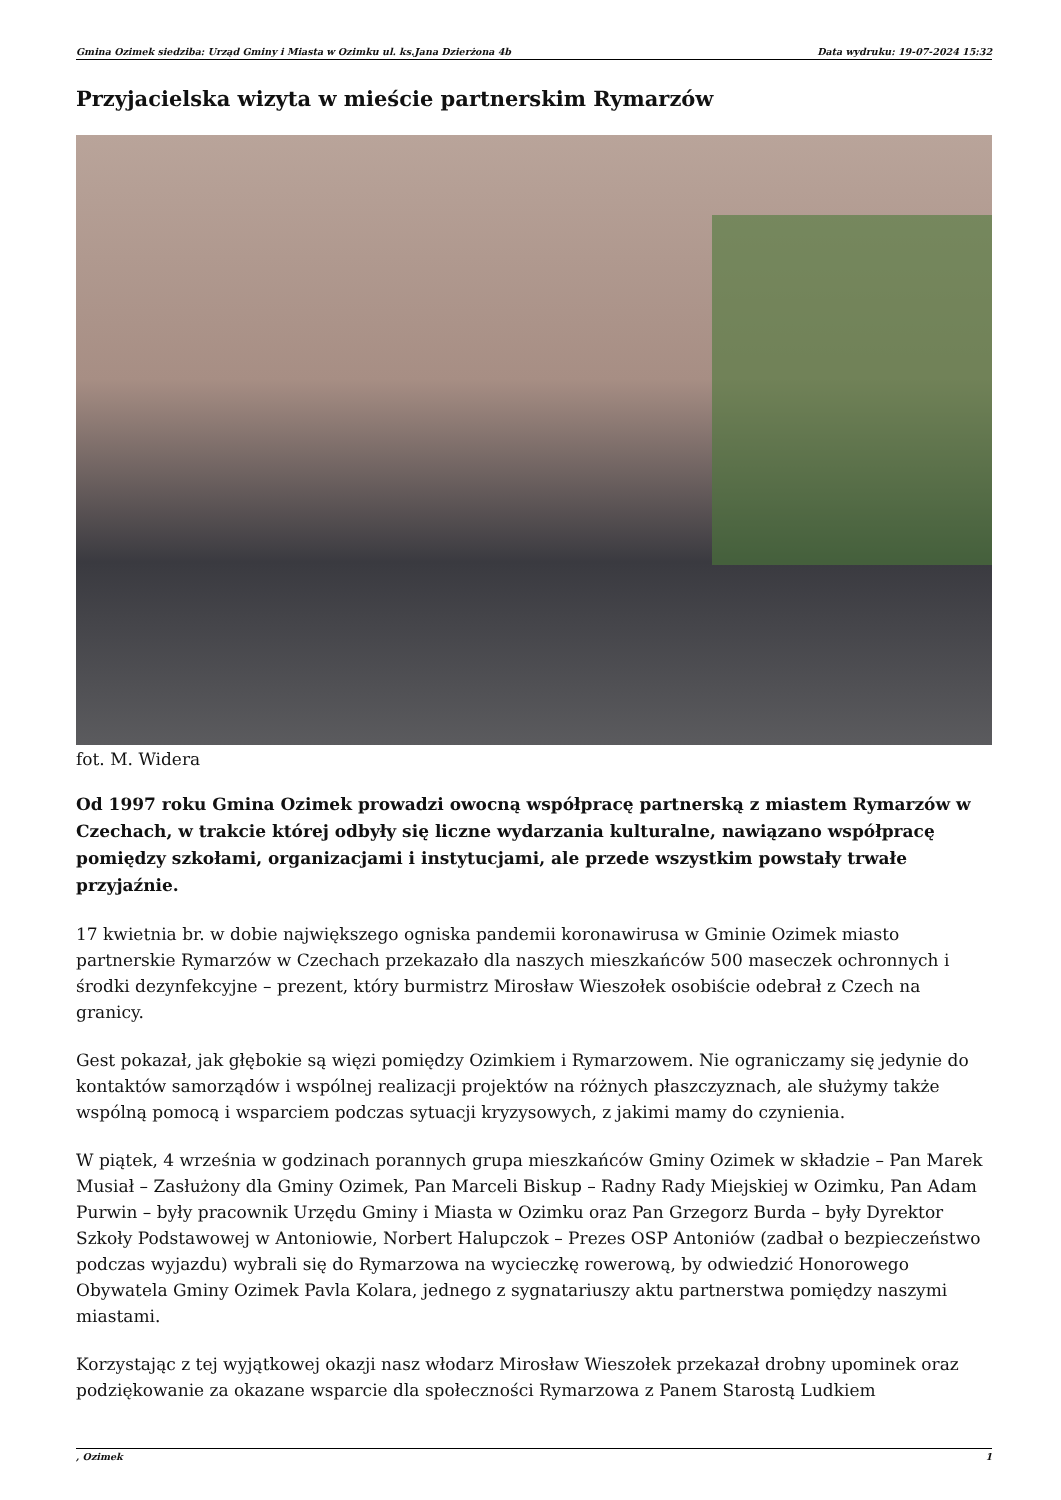Gmina Ozimek siedziba: Urząd Gminy i Miasta w Ozimku ul. ks.Jana Dzierżona 4b Data wydruku: 19-07-2024 15:32
Przyjacielska wizyta w mieście partnerskim Rymarzów
fot. M. Widera
Od 1997 roku Gmina Ozimek prowadzi owocną współpracę partnerską z miastem Rymarzów w Czechach, w trakcie której odbyły się liczne wydarzania kulturalne, nawiązano współpracę pomiędzy szkołami, organizacjami i instytucjami, ale przede wszystkim powstały trwałe przyjaźnie.
17 kwietnia br. w dobie największego ogniska pandemii koronawirusa w Gminie Ozimek miasto partnerskie Rymarzów w Czechach przekazało dla naszych mieszkańców 500 maseczek ochronnych i środki dezynfekcyjne – prezent, który burmistrz Mirosław Wieszołek osobiście odebrał z Czech na granicy.
Gest pokazał, jak głębokie są więzi pomiędzy Ozimkiem i Rymarzowem. Nie ograniczamy się jedynie do kontaktów samorządów i wspólnej realizacji projektów na różnych płaszczyznach, ale służymy także wspólną pomocą i wsparciem podczas sytuacji kryzysowych, z jakimi mamy do czynienia.
W piątek, 4 września w godzinach porannych grupa mieszkańców Gminy Ozimek w składzie – Pan Marek Musiał – Zasłużony dla Gminy Ozimek, Pan Marceli Biskup – Radny Rady Miejskiej w Ozimku, Pan Adam Purwin – były pracownik Urzędu Gminy i Miasta w Ozimku oraz Pan Grzegorz Burda – były Dyrektor Szkoły Podstawowej w Antoniowie, Norbert Halupczok – Prezes OSP Antoniów (zadbał o bezpieczeństwo podczas wyjazdu) wybrali się do Rymarzowa na wycieczkę rowerową, by odwiedzić Honorowego Obywatela Gminy Ozimek Pavla Kolara, jednego z sygnatariuszy aktu partnerstwa pomiędzy naszymi miastami.
Korzystając z tej wyjątkowej okazji nasz włodarz Mirosław Wieszołek przekazał drobny upominek oraz podziękowanie za okazane wsparcie dla społeczności Rymarzowa z Panem Starostą Ludkiem
, Ozimek 1